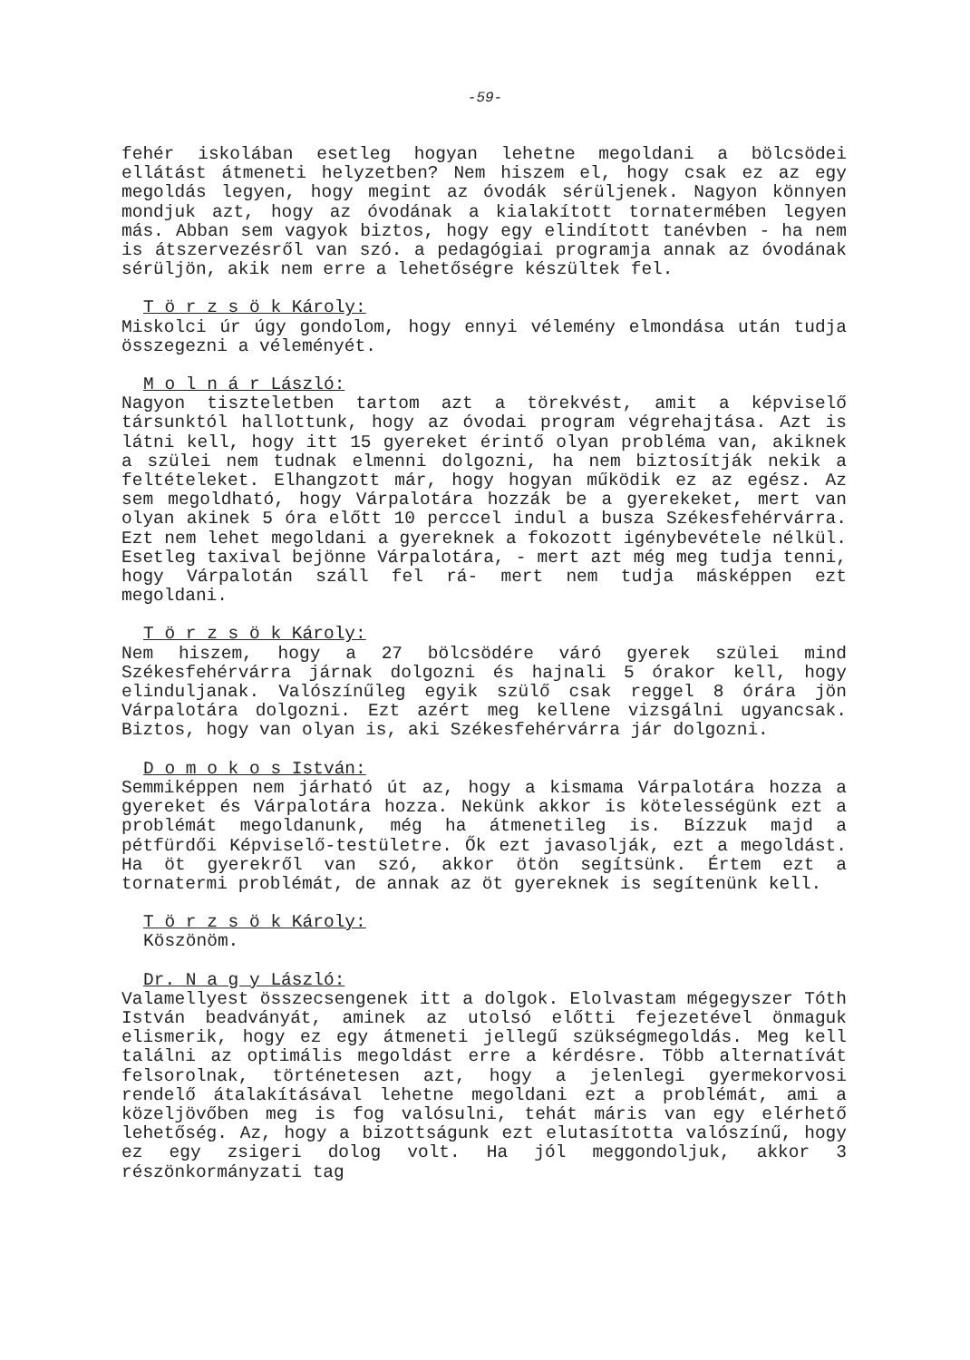-59-
fehér iskolában esetleg hogyan lehetne megoldani a bölcsödei ellátást átmeneti helyzetben? Nem hiszem el, hogy csak ez az egy megoldás legyen, hogy megint az óvodák sérüljenek. Nagyon könnyen mondjuk azt, hogy az óvodának a kialakított tornatermében legyen más. Abban sem vagyok biztos, hogy egy elindított tanévben - ha nem is átszervezésről van szó. a pedagógiai programja annak az óvodának sérüljön, akik nem erre a lehetőségre készültek fel.
T ö r z s ö k Károly:
Miskolci úr úgy gondolom, hogy ennyi vélemény elmondása után tudja összegezni a véleményét.
M o l n á r László:
Nagyon tiszteletben tartom azt a törekvést, amit a képviselő társunktól hallottunk, hogy az óvodai program végrehajtása. Azt is látni kell, hogy itt 15 gyereket érintő olyan probléma van, akiknek a szülei nem tudnak elmenni dolgozni, ha nem biztosítják nekik a feltételeket. Elhangzott már, hogy hogyan működik ez az egész. Az sem megoldható, hogy Várpalotára hozzák be a gyerekeket, mert van olyan akinek 5 óra előtt 10 perccel indul a busza Székesfehérvárra. Ezt nem lehet megoldani a gyereknek a fokozott igénybevétele nélkül. Esetleg taxival bejönne Várpalotára, - mert azt még meg tudja tenni, hogy Várpalotán száll fel rá- mert nem tudja másképpen ezt megoldani.
T ö r z s ö k Károly:
Nem hiszem, hogy a 27 bölcsödére váró gyerek szülei mind Székesfehérvárra járnak dolgozni és hajnali 5 órakor kell, hogy elinduljanak. Valószínűleg egyik szülő csak reggel 8 órára jön Várpalotára dolgozni. Ezt azért meg kellene vizsgálni ugyancsak. Biztos, hogy van olyan is, aki Székesfehérvárra jár dolgozni.
D o m o k o s István:
Semmiképpen nem járható út az, hogy a kismama Várpalotára hozza a gyereket és Várpalotára hozza. Nekünk akkor is kötelességünk ezt a problémát megoldanunk, még ha átmenetileg is. Bízzuk majd a pétfürdői Képviselő-testületre. Ők ezt javasolják, ezt a megoldást. Ha öt gyerekről van szó, akkor ötön segítsünk. Értem ezt a tornatermi problémát, de annak az öt gyereknek is segítenünk kell.
T ö r z s ö k Károly:
Köszönöm.
Dr. N a g y László:
Valamellyest összecsengenek itt a dolgok. Elolvastam mégegyszer Tóth István beadványát, aminek az utolsó előtti fejezetével önmaguk elismerik, hogy ez egy átmeneti jellegű szükségmegoldás. Meg kell találni az optimális megoldást erre a kérdésre. Több alternatívát felsorolnak, történetesen azt, hogy a jelenlegi gyermekorvosi rendelő átalakításával lehetne megoldani ezt a problémát, ami a közeljövőben meg is fog valósulni, tehát máris van egy elérhető lehetőség. Az, hogy a bizottságunk ezt elutasította valószínű, hogy ez egy zsigeri dolog volt. Ha jól meggondoljuk, akkor 3 részönkormányzati tag